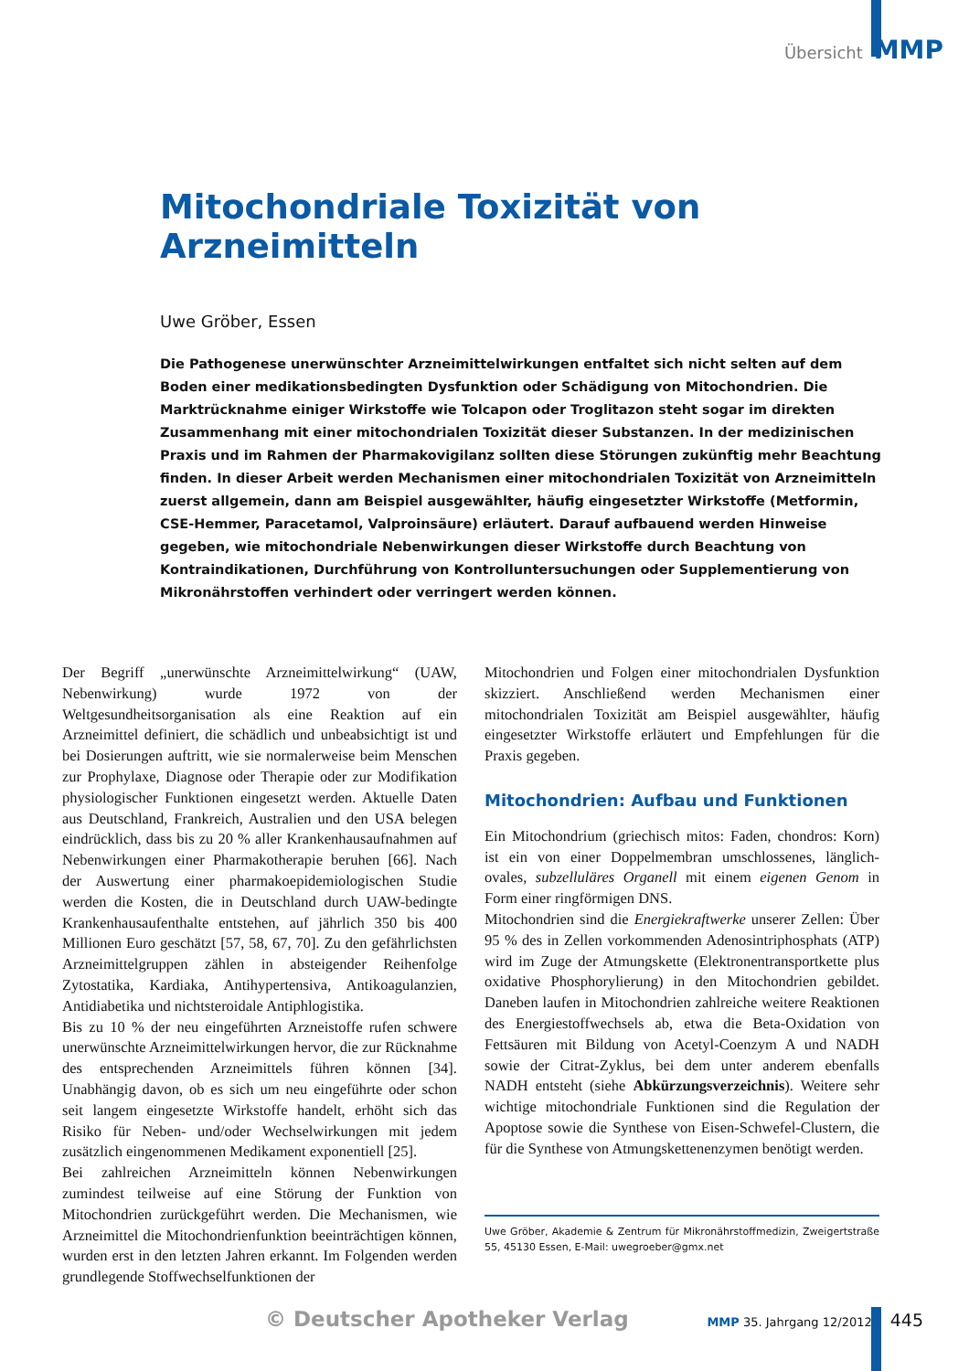Übersicht MMP
Mitochondriale Toxizität von Arzneimitteln
Uwe Gröber, Essen
Die Pathogenese unerwünschter Arzneimittelwirkungen entfaltet sich nicht selten auf dem Boden einer medikationsbedingten Dysfunktion oder Schädigung von Mitochondrien. Die Marktrücknahme einiger Wirkstoffe wie Tolcapon oder Troglitazon steht sogar im direkten Zusammenhang mit einer mitochondrialen Toxizität dieser Substanzen. In der medizinischen Praxis und im Rahmen der Pharmakovigilanz sollten diese Störungen zukünftig mehr Beachtung finden. In dieser Arbeit werden Mechanismen einer mitochondrialen Toxizität von Arzneimitteln zuerst allgemein, dann am Beispiel ausgewählter, häufig eingesetzter Wirkstoffe (Metformin, CSE-Hemmer, Paracetamol, Valproinsäure) erläutert. Darauf aufbauend werden Hinweise gegeben, wie mitochondriale Nebenwirkungen dieser Wirkstoffe durch Beachtung von Kontraindikationen, Durchführung von Kontrolluntersuchungen oder Supplementierung von Mikronährstoffen verhindert oder verringert werden können.
Der Begriff „unerwünschte Arzneimittelwirkung“ (UAW, Nebenwirkung) wurde 1972 von der Weltgesundheitsorganisation als eine Reaktion auf ein Arzneimittel definiert, die schädlich und unbeabsichtigt ist und bei Dosierungen auftritt, wie sie normalerweise beim Menschen zur Prophylaxe, Diagnose oder Therapie oder zur Modifikation physiologischer Funktionen eingesetzt werden. Aktuelle Daten aus Deutschland, Frankreich, Australien und den USA belegen eindrücklich, dass bis zu 20 % aller Krankenhausaufnahmen auf Nebenwirkungen einer Pharmakotherapie beruhen [66]. Nach der Auswertung einer pharmakoepidemiologischen Studie werden die Kosten, die in Deutschland durch UAW-bedingte Krankenhausaufenthalte entstehen, auf jährlich 350 bis 400 Millionen Euro geschätzt [57, 58, 67, 70]. Zu den gefährlichsten Arzneimittelgruppen zählen in absteigender Reihenfolge Zytostatika, Kardiaka, Antihypertensiva, Antikoagulanzien, Antidiabetika und nichtsteroidale Antiphlogistika.
Bis zu 10 % der neu eingeführten Arzneistoffe rufen schwere unerwünschte Arzneimittelwirkungen hervor, die zur Rücknahme des entsprechenden Arzneimittels führen können [34]. Unabhängig davon, ob es sich um neu eingeführte oder schon seit langem eingesetzte Wirkstoffe handelt, erhöht sich das Risiko für Neben- und/oder Wechselwirkungen mit jedem zusätzlich eingenommenen Medikament exponentiell [25].
Bei zahlreichen Arzneimitteln können Nebenwirkungen zumindest teilweise auf eine Störung der Funktion von Mitochondrien zurückgeführt werden. Die Mechanismen, wie Arzneimittel die Mitochondrienfunktion beeinträchtigen können, wurden erst in den letzten Jahren erkannt. Im Folgenden werden grundlegende Stoffwechselfunktionen der
Mitochondrien und Folgen einer mitochondrialen Dysfunktion skizziert. Anschließend werden Mechanismen einer mitochondrialen Toxizität am Beispiel ausgewählter, häufig eingesetzter Wirkstoffe erläutert und Empfehlungen für die Praxis gegeben.
Mitochondrien: Aufbau und Funktionen
Ein Mitochondrium (griechisch mitos: Faden, chondros: Korn) ist ein von einer Doppelmembran umschlossenes, länglich-ovales, subzelluläres Organell mit einem eigenen Genom in Form einer ringförmigen DNS.
Mitochondrien sind die Energiekraftwerke unserer Zellen: Über 95 % des in Zellen vorkommenden Adenosintriphosphats (ATP) wird im Zuge der Atmungskette (Elektronentransportkette plus oxidative Phosphorylierung) in den Mitochondrien gebildet. Daneben laufen in Mitochondrien zahlreiche weitere Reaktionen des Energiestoffwechsels ab, etwa die Beta-Oxidation von Fettsäuren mit Bildung von Acetyl-Coenzym A und NADH sowie der Citrat-Zyklus, bei dem unter anderem ebenfalls NADH entsteht (siehe Abkürzungsverzeichnis). Weitere sehr wichtige mitochondriale Funktionen sind die Regulation der Apoptose sowie die Synthese von Eisen-Schwefel-Clustern, die für die Synthese von Atmungskettenenzymen benötigt werden.
Uwe Gröber, Akademie & Zentrum für Mikronährstoffmedizin, Zweigertstraße 55, 45130 Essen, E-Mail: uwegroeber@gmx.net
© Deutscher Apotheker Verlag MMP 35. Jahrgang 12/2012 445